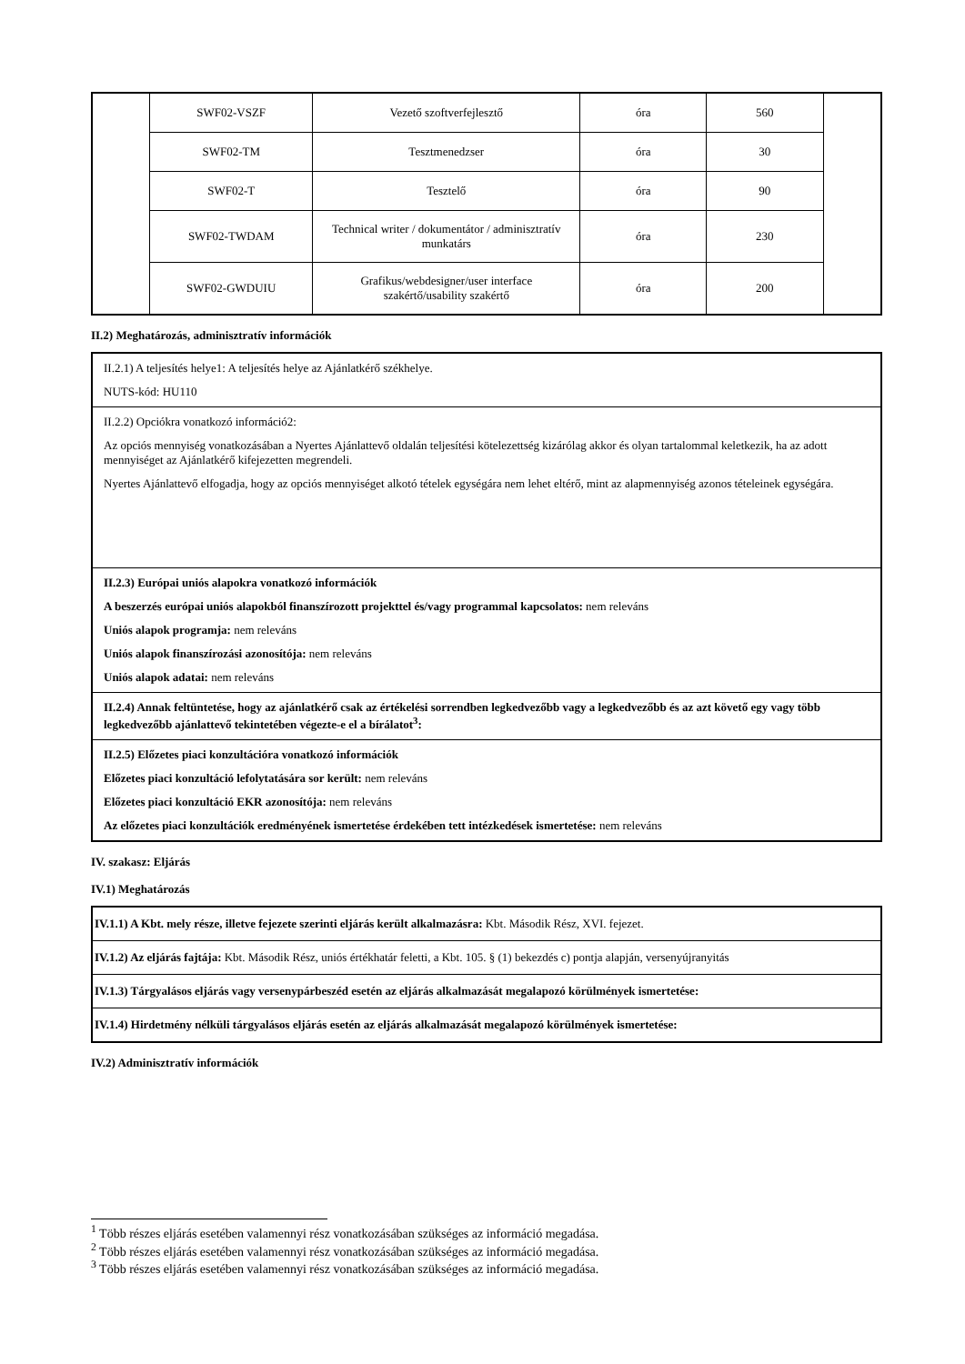| | SWF02-VSZF | Vezető szoftverfejlesztő | óra | 560 | |
| | SWF02-TM | Tesztmenedzser | óra | 30 | |
| | SWF02-T | Tesztelő | óra | 90 | |
| | SWF02-TWDAM | Technical writer / dokumentátor / adminisztratív munkatárs | óra | 230 | |
| | SWF02-GWDUIU | Grafikus/webdesigner/user interface szakértő/usability szakértő | óra | 200 | |
II.2) Meghatározás, adminisztratív információk
II.2.1) A teljesítés helye1: A teljesítés helye az Ajánlatkérő székhelye.
NUTS-kód: HU110
II.2.2) Opciókra vonatkozó információ2:
Az opciós mennyiség vonatkozásában a Nyertes Ajánlattevő oldalán teljesítési kötelezettség kizárólag akkor és olyan tartalommal keletkezik, ha az adott mennyiséget az Ajánlatkérő kifejezetten megrendeli.
Nyertes Ajánlattevő elfogadja, hogy az opciós mennyiséget alkotó tételek egységára nem lehet eltérő, mint az alapmennyiség azonos tételeinek egységára.
II.2.3) Európai uniós alapokra vonatkozó információk
A beszerzés európai uniós alapokból finanszírozott projekttel és/vagy programmal kapcsolatos: nem releváns
Uniós alapok programja: nem releváns
Uniós alapok finanszírozási azonosítója: nem releváns
Uniós alapok adatai: nem releváns
II.2.4) Annak feltüntetése, hogy az ajánlatkérő csak az értékelési sorrendben legkedvezőbb vagy a legkedvezőbb és az azt követő egy vagy több legkedvezőbb ajánlattevő tekintetében végezte-e el a bírálatot<sup>3</sup>:
II.2.5) Előzetes piaci konzultációra vonatkozó információk
Előzetes piaci konzultáció lefolytatására sor került: nem releváns
Előzetes piaci konzultáció EKR azonosítója: nem releváns
Az előzetes piaci konzultációk eredményének ismertetése érdekében tett intézkedések ismertetése: nem releváns
IV. szakasz: Eljárás
IV.1) Meghatározás
IV.1.1) A Kbt. mely része, illetve fejezete szerinti eljárás került alkalmazásra: Kbt. Második Rész, XVI. fejezet.
IV.1.2) Az eljárás fajtája: Kbt. Második Rész, uniós értékhatár feletti, a Kbt. 105. § (1) bekezdés c) pontja alapján, versenyújranyitás
IV.1.3) Tárgyalásos eljárás vagy versenypárbeszéd esetén az eljárás alkalmazását megalapozó körülmények ismertetése:
IV.1.4) Hirdetmény nélküli tárgyalásos eljárás esetén az eljárás alkalmazását megalapozó körülmények ismertetése:
IV.2) Adminisztratív információk
<sup>1</sup> Több részes eljárás esetében valamennyi rész vonatkozásában szükséges az információ megadása.
<sup>2</sup> Több részes eljárás esetében valamennyi rész vonatkozásában szükséges az információ megadása.
<sup>3</sup> Több részes eljárás esetében valamennyi rész vonatkozásában szükséges az információ megadása.